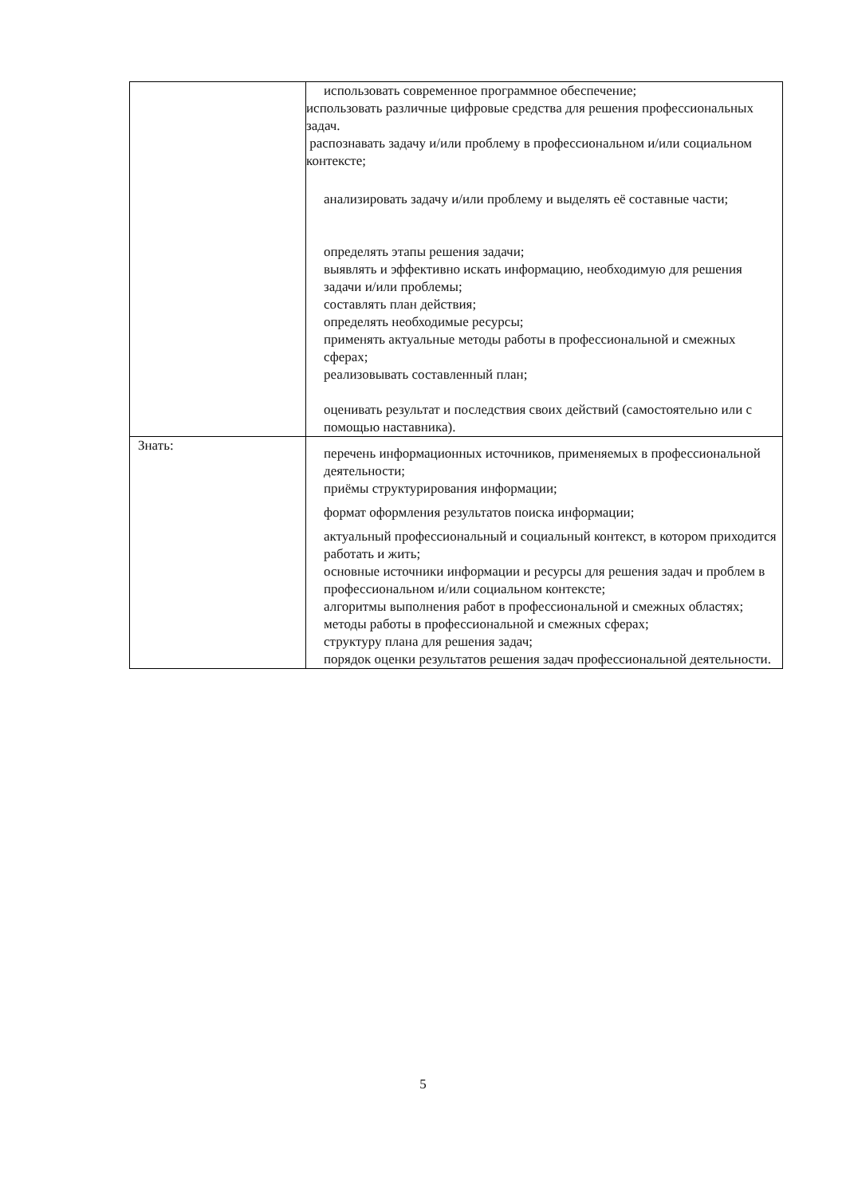| | использовать современное программное обеспечение; использовать различные цифровые средства для решения профессиональных задач. распознавать задачу и/или проблему в профессиональном и/или социальном контексте; анализировать задачу и/или проблему и выделять её составные части; определять этапы решения задачи; выявлять и эффективно искать информацию, необходимую для решения задачи и/или проблемы; составлять план действия; определять необходимые ресурсы; применять актуальные методы работы в профессиональной и смежных сферах; реализовывать составленный план; оценивать результат и последствия своих действий (самостоятельно или с помощью наставника). |
| Знать: | перечень информационных источников, применяемых в профессиональной деятельности; приёмы структурирования информации; формат оформления результатов поиска информации; актуальный профессиональный и социальный контекст, в котором приходится работать и жить; основные источники информации и ресурсы для решения задач и проблем в профессиональном и/или социальном контексте; алгоритмы выполнения работ в профессиональной и смежных областях; методы работы в профессиональной и смежных сферах; структуру плана для решения задач; порядок оценки результатов решения задач профессиональной деятельности. |
5